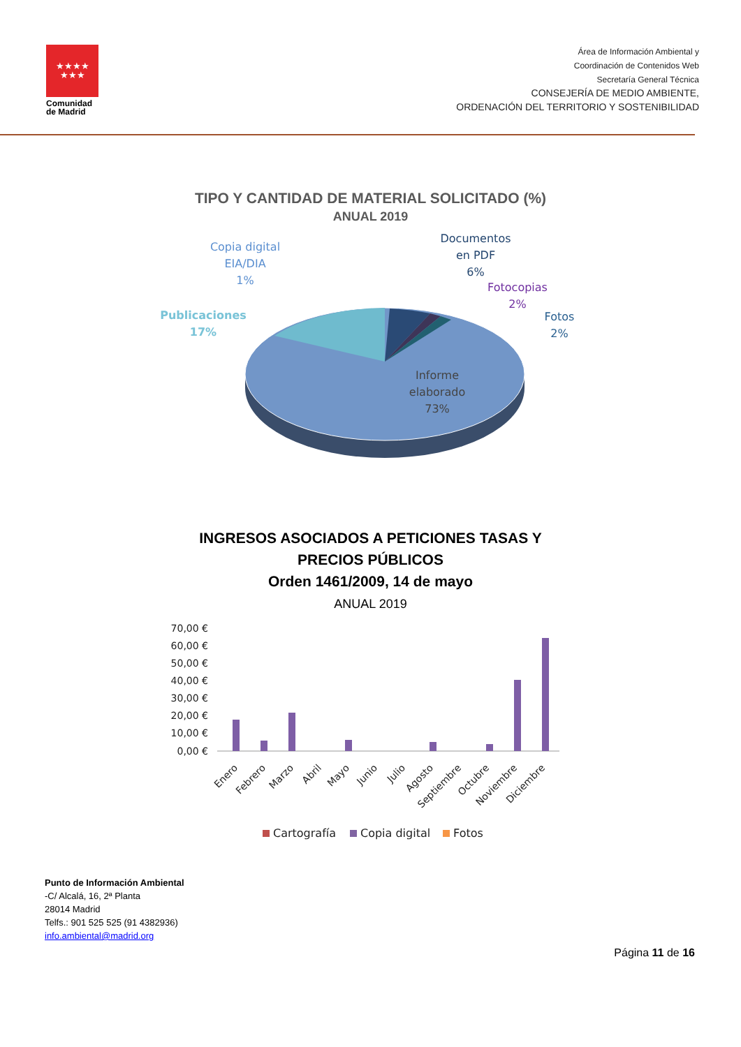★★★★
★★★
Comunidad de Madrid
Área de Información Ambiental y
Coordinación de Contenidos Web
Secretaría General Técnica
CONSEJERÍA DE MEDIO AMBIENTE,
ORDENACIÓN DEL TERRITORIO Y SOSTENIBILIDAD
TIPO Y CANTIDAD DE MATERIAL SOLICITADO (%)
ANUAL 2019
Copia digital
EIA/DIA
1%
Documentos
en PDF
6%
Fotocopias
2%
Fotos
2%
Publicaciones
17%
Informe
elaborado
73%
INGRESOS ASOCIADOS A PETICIONES TASAS Y
PRECIOS PÚBLICOS
Orden 1461/2009, 14 de mayo
ANUAL 2019
70,00 €
60,00 €
50,00 €
40,00 €
30,00 €
20,00 €
10,00 €
0,00 €
Enero
Febrero
Marzo
Abril
Mayo
Junio
Julio
Agosto
Septiembre
Octubre
Noviembre
Diciembre
Cartografía
Copia digital
Fotos
Punto de Información Ambiental
-C/ Alcalá, 16, 2ª Planta
28014 Madrid
Telfs.: 901 525 525 (91 4382936)
info.ambiental@madrid.org
Página 11 de 16